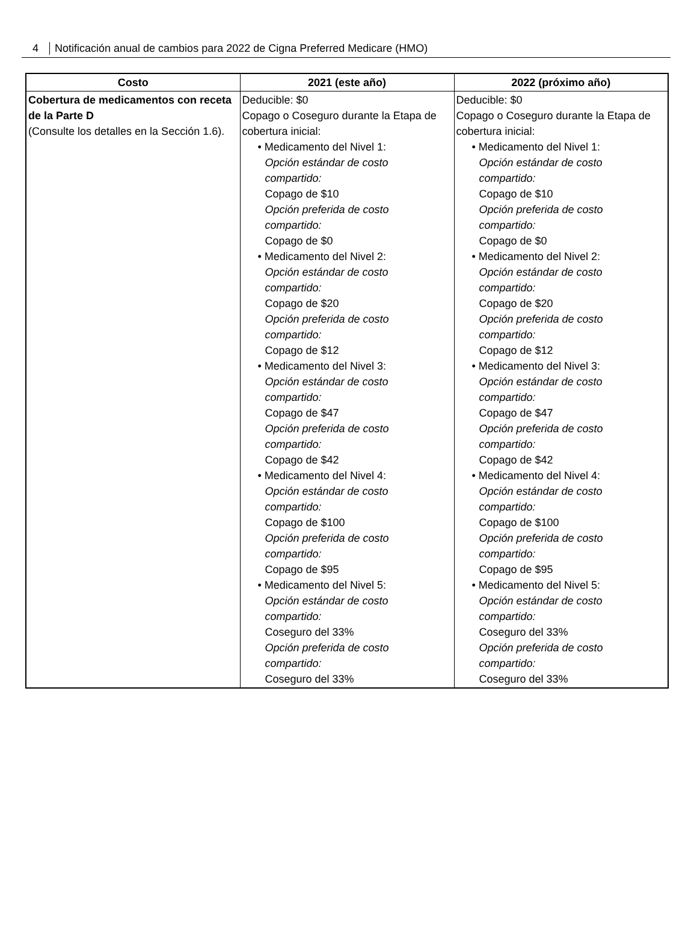4 Notificación anual de cambios para 2022 de Cigna Preferred Medicare (HMO)
| Costo | 2021 (este año) | 2022 (próximo año) |
| --- | --- | --- |
| Cobertura de medicamentos con receta de la Parte D (Consulte los detalles en la Sección 1.6). | Deducible: $0 Copago o Coseguro durante la Etapa de cobertura inicial: • Medicamento del Nivel 1: Opción estándar de costo compartido: Copago de $10 Opción preferida de costo compartido: Copago de $0 • Medicamento del Nivel 2: Opción estándar de costo compartido: Copago de $20 Opción preferida de costo compartido: Copago de $12 • Medicamento del Nivel 3: Opción estándar de costo compartido: Copago de $47 Opción preferida de costo compartido: Copago de $42 • Medicamento del Nivel 4: Opción estándar de costo compartido: Copago de $100 Opción preferida de costo compartido: Copago de $95 • Medicamento del Nivel 5: Opción estándar de costo compartido: Coseguro del 33% Opción preferida de costo compartido: Coseguro del 33% | Deducible: $0 Copago o Coseguro durante la Etapa de cobertura inicial: • Medicamento del Nivel 1: Opción estándar de costo compartido: Copago de $10 Opción preferida de costo compartido: Copago de $0 • Medicamento del Nivel 2: Opción estándar de costo compartido: Copago de $20 Opción preferida de costo compartido: Copago de $12 • Medicamento del Nivel 3: Opción estándar de costo compartido: Copago de $47 Opción preferida de costo compartido: Copago de $42 • Medicamento del Nivel 4: Opción estándar de costo compartido: Copago de $100 Opción preferida de costo compartido: Copago de $95 • Medicamento del Nivel 5: Opción estándar de costo compartido: Coseguro del 33% Opción preferida de costo compartido: Coseguro del 33% |